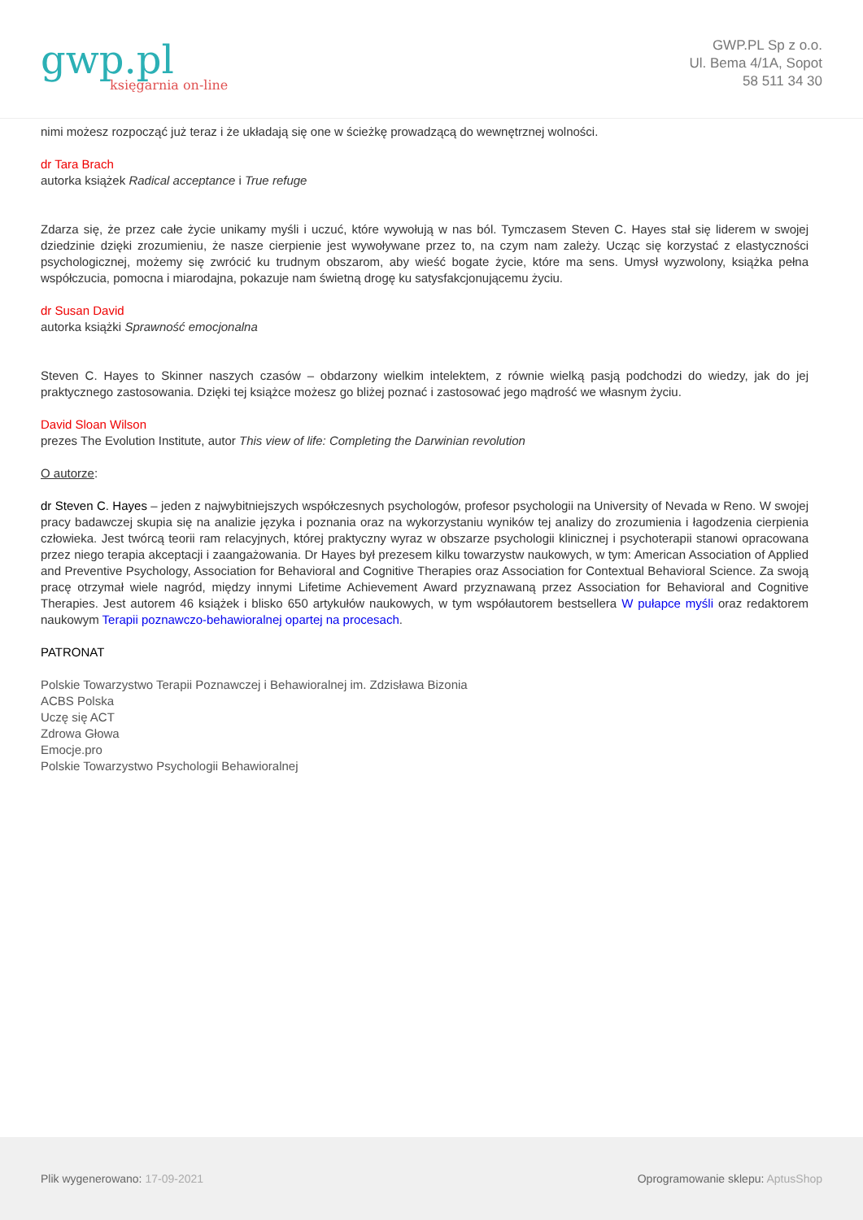gwp.pl
księgarnia on-line
GWP.PL Sp z o.o.
Ul. Bema 4/1A, Sopot
58 511 34 30
nimi możesz rozpocząć już teraz i że układają się one w ścieżkę prowadzącą do wewnętrznej wolności.
dr Tara Brach
autorka książek Radical acceptance i True refuge
Zdarza się, że przez całe życie unikamy myśli i uczuć, które wywołują w nas ból. Tymczasem Steven C. Hayes stał się liderem w swojej dziedzinie dzięki zrozumieniu, że nasze cierpienie jest wywoływane przez to, na czym nam zależy. Ucząc się korzystać z elastyczności psychologicznej, możemy się zwrócić ku trudnym obszarom, aby wieść bogate życie, które ma sens. Umysł wyzwolony, książka pełna współczucia, pomocna i miarodajna, pokazuje nam świetną drogę ku satysfakcjonującemu życiu.
dr Susan David
autorka książki Sprawność emocjonalna
Steven C. Hayes to Skinner naszych czasów – obdarzony wielkim intelektem, z równie wielką pasją podchodzi do wiedzy, jak do jej praktycznego zastosowania. Dzięki tej książce możesz go bliżej poznać i zastosować jego mądrość we własnym życiu.
David Sloan Wilson
prezes The Evolution Institute, autor This view of life: Completing the Darwinian revolution
O autorze:
dr Steven C. Hayes – jeden z najwybitniejszych współczesnych psychologów, profesor psychologii na University of Nevada w Reno. W swojej pracy badawczej skupia się na analizie języka i poznania oraz na wykorzystaniu wyników tej analizy do zrozumienia i łagodzenia cierpienia człowieka. Jest twórcą teorii ram relacyjnych, której praktyczny wyraz w obszarze psychologii klinicznej i psychoterapii stanowi opracowana przez niego terapia akceptacji i zaangażowania. Dr Hayes był prezesem kilku towarzystw naukowych, w tym: American Association of Applied and Preventive Psychology, Association for Behavioral and Cognitive Therapies oraz Association for Contextual Behavioral Science. Za swoją pracę otrzymał wiele nagród, między innymi Lifetime Achievement Award przyznawaną przez Association for Behavioral and Cognitive Therapies. Jest autorem 46 książek i blisko 650 artykułów naukowych, w tym współautorem bestsellera W pułapce myśli oraz redaktorem naukowym Terapii poznawczo-behawioralnej opartej na procesach.
PATRONAT
Polskie Towarzystwo Terapii Poznawczej i Behawioralnej im. Zdzisława Bizonia
ACBS Polska
Uczę się ACT
Zdrowa Głowa
Emocje.pro
Polskie Towarzystwo Psychologii Behawioralnej
Plik wygenerowano: 17-09-2021
Oprogramowanie sklepu: AptusShop